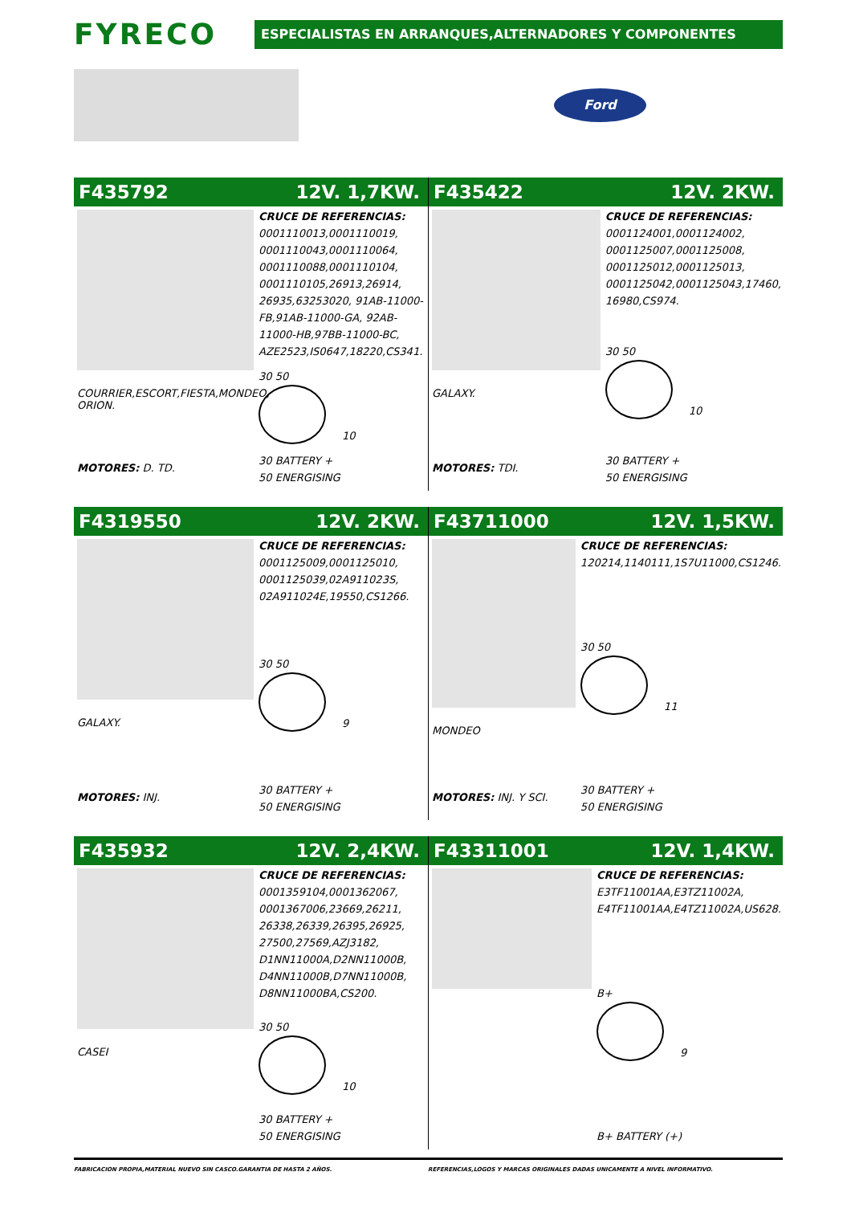FYRECO
ESPECIALISTAS EN ARRANQUES,ALTERNADORES Y COMPONENTES
Ford
F435792 12V. 1,7KW.
COURRIER,ESCORT,FIESTA,MONDEO, ORION.
MOTORES: D. TD.
CRUCE DE REFERENCIAS:
0001110013,0001110019, 0001110043,0001110064, 0001110088,0001110104, 0001110105,26913,26914, 26935,63253020, 91AB-11000-FB,91AB-11000-GA, 92AB-11000-HB,97BB-11000-BC, AZE2523,IS0647,18220,CS341.
30 50
10
30 BATTERY +
50 ENERGISING
F435422 12V. 2KW.
GALAXY.
MOTORES: TDI.
CRUCE DE REFERENCIAS:
0001124001,0001124002, 0001125007,0001125008, 0001125012,0001125013, 0001125042,0001125043,17460, 16980,CS974.
30 50
10
30 BATTERY +
50 ENERGISING
F4319550 12V. 2KW.
GALAXY.
MOTORES: INJ.
CRUCE DE REFERENCIAS:
0001125009,0001125010, 0001125039,02A911023S, 02A911024E,19550,CS1266.
30 50
9
30 BATTERY +
50 ENERGISING
F43711000 12V. 1,5KW.
MONDEO
MOTORES: INJ. Y SCI.
CRUCE DE REFERENCIAS:
120214,1140111,1S7U11000,CS1246.
30 50
11
30 BATTERY +
50 ENERGISING
F435932 12V. 2,4KW.
CASEI
CRUCE DE REFERENCIAS:
0001359104,0001362067, 0001367006,23669,26211, 26338,26339,26395,26925, 27500,27569,AZJ3182, D1NN11000A,D2NN11000B, D4NN11000B,D7NN11000B, D8NN11000BA,CS200.
30 50
10
30 BATTERY +
50 ENERGISING
F43311001 12V. 1,4KW.
CRUCE DE REFERENCIAS:
E3TF11001AA,E3TZ11002A, E4TF11001AA,E4TZ11002A,US628.
B+
9
B+ BATTERY (+)
FABRICACION PROPIA,MATERIAL NUEVO SIN CASCO.GARANTIA DE HASTA 2 AÑOS. REFERENCIAS,LOGOS Y MARCAS ORIGINALES DADAS UNICAMENTE A NIVEL INFORMATIVO.